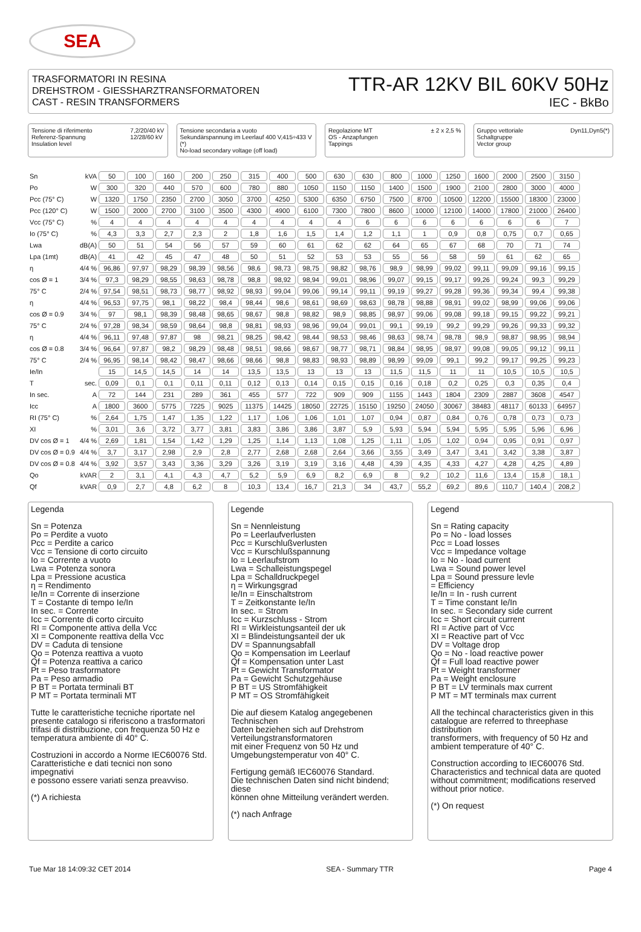SEA
TRASFORMATORI IN RESINA
DREHSTROM - GIESSHARZTRANSFORMATOREN
CAST - RESIN TRANSFORMERS
TTR-AR 12KV BIL 60KV 50Hz
IEC - BkBo
Tensione di riferimento
Referenz-Spannung
Insulation level 7,2/20/40 kV
12/28/60 kV
Tensione secondaria a vuoto
Sekundärspannung im Leerlauf 400 V,415÷433 V (*)
No-load secondary voltage (off load)
Regolazione MT
OS - Anzapfungen
Tappings ± 2 x 2,5 %
Gruppo vettoriale
Schaltgruppe
Vector group Dyn11,Dyn5(*)
| Sn | kVA | 50 | 100 | 160 | 200 | 250 | 315 | 400 | 500 | 630 | 630 | 800 | 1000 | 1250 | 1600 | 2000 | 2500 | 3150 |
| Po | W | 300 | 320 | 440 | 570 | 600 | 780 | 880 | 1050 | 1150 | 1150 | 1400 | 1500 | 1900 | 2100 | 2800 | 3000 | 4000 |
| Pcc (75° C) | W | 1320 | 1750 | 2350 | 2700 | 3050 | 3700 | 4250 | 5300 | 6350 | 6750 | 7500 | 8700 | 10500 | 12200 | 15500 | 18300 | 23000 |
| Pcc (120° C) | W | 1500 | 2000 | 2700 | 3100 | 3500 | 4300 | 4900 | 6100 | 7300 | 7800 | 8600 | 10000 | 12100 | 14000 | 17800 | 21000 | 26400 |
| Vcc (75° C) | % | 4 | 4 | 4 | 4 | 4 | 4 | 4 | 4 | 4 | 6 | 6 | 6 | 6 | 6 | 6 | 6 | 7 |
| Io (75° C) | % | 4,3 | 3,3 | 2,7 | 2,3 | 2 | 1,8 | 1,6 | 1,5 | 1,4 | 1,2 | 1,1 | 1 | 0,9 | 0,8 | 0,75 | 0,7 | 0,65 |
| Lwa | dB(A) | 50 | 51 | 54 | 56 | 57 | 59 | 60 | 61 | 62 | 62 | 64 | 65 | 67 | 68 | 70 | 71 | 74 |
| Lpa (1mt) | dB(A) | 41 | 42 | 45 | 47 | 48 | 50 | 51 | 52 | 53 | 53 | 55 | 56 | 58 | 59 | 61 | 62 | 65 |
| η | 4/4 % | 96,86 | 97,97 | 98,29 | 98,39 | 98,56 | 98,6 | 98,73 | 98,75 | 98,82 | 98,76 | 98,9 | 98,99 | 99,02 | 99,11 | 99,09 | 99,16 | 99,15 |
| cos Ø = 1 | 3/4 % | 97,3 | 98,29 | 98,55 | 98,63 | 98,78 | 98,8 | 98,92 | 98,94 | 99,01 | 98,96 | 99,07 | 99,15 | 99,17 | 99,26 | 99,24 | 99,3 | 99,29 |
| 75° C | 2/4 % | 97,54 | 98,51 | 98,73 | 98,77 | 98,92 | 98,93 | 99,04 | 99,06 | 99,14 | 99,11 | 99,19 | 99,27 | 99,28 | 99,36 | 99,34 | 99,4 | 99,38 |
| η | 4/4 % | 96,53 | 97,75 | 98,1 | 98,22 | 98,4 | 98,44 | 98,6 | 98,61 | 98,69 | 98,63 | 98,78 | 98,88 | 98,91 | 99,02 | 98,99 | 99,06 | 99,06 |
| cos Ø = 0.9 | 3/4 % | 97 | 98,1 | 98,39 | 98,48 | 98,65 | 98,67 | 98,8 | 98,82 | 98,9 | 98,85 | 98,97 | 99,06 | 99,08 | 99,18 | 99,15 | 99,22 | 99,21 |
| 75° C | 2/4 % | 97,28 | 98,34 | 98,59 | 98,64 | 98,8 | 98,81 | 98,93 | 98,96 | 99,04 | 99,01 | 99,1 | 99,19 | 99,2 | 99,29 | 99,26 | 99,33 | 99,32 |
| η | 4/4 % | 96,11 | 97,48 | 97,87 | 98 | 98,21 | 98,25 | 98,42 | 98,44 | 98,53 | 98,46 | 98,63 | 98,74 | 98,78 | 98,9 | 98,87 | 98,95 | 98,94 |
| cos Ø = 0.8 | 3/4 % | 96,64 | 97,87 | 98,2 | 98,29 | 98,48 | 98,51 | 98,66 | 98,67 | 98,77 | 98,71 | 98,84 | 98,95 | 98,97 | 99,08 | 99,05 | 99,12 | 99,11 |
| 75° C | 2/4 % | 96,95 | 98,14 | 98,42 | 98,47 | 98,66 | 98,66 | 98,8 | 98,83 | 98,93 | 98,89 | 98,99 | 99,09 | 99,1 | 99,2 | 99,17 | 99,25 | 99,23 |
| Ie/In | | 15 | 14,5 | 14,5 | 14 | 14 | 13,5 | 13,5 | 13 | 13 | 13 | 11,5 | 11,5 | 11 | 11 | 10,5 | 10,5 | 10,5 |
| T | sec. | 0,09 | 0,1 | 0,1 | 0,11 | 0,11 | 0,12 | 0,13 | 0,14 | 0,15 | 0,15 | 0,16 | 0,18 | 0,2 | 0,25 | 0,3 | 0,35 | 0,4 |
| In sec. | A | 72 | 144 | 231 | 289 | 361 | 455 | 577 | 722 | 909 | 909 | 1155 | 1443 | 1804 | 2309 | 2887 | 3608 | 4547 |
| Icc | A | 1800 | 3600 | 5775 | 7225 | 9025 | 11375 | 14425 | 18050 | 22725 | 15150 | 19250 | 24050 | 30067 | 38483 | 48117 | 60133 | 64957 |
| RI (75° C) | % | 2,64 | 1,75 | 1,47 | 1,35 | 1,22 | 1,17 | 1,06 | 1,06 | 1,01 | 1,07 | 0,94 | 0,87 | 0,84 | 0,76 | 0,78 | 0,73 | 0,73 |
| XI | % | 3,01 | 3,6 | 3,72 | 3,77 | 3,81 | 3,83 | 3,86 | 3,86 | 3,87 | 5,9 | 5,93 | 5,94 | 5,94 | 5,95 | 5,95 | 5,96 | 6,96 |
| DV cos Ø = 1 | 4/4 % | 2,69 | 1,81 | 1,54 | 1,42 | 1,29 | 1,25 | 1,14 | 1,13 | 1,08 | 1,25 | 1,11 | 1,05 | 1,02 | 0,94 | 0,95 | 0,91 | 0,97 |
| DV cos Ø = 0.9 | 4/4 % | 3,7 | 3,17 | 2,98 | 2,9 | 2,8 | 2,77 | 2,68 | 2,68 | 2,64 | 3,66 | 3,55 | 3,49 | 3,47 | 3,41 | 3,42 | 3,38 | 3,87 |
| DV cos Ø = 0.8 | 4/4 % | 3,92 | 3,57 | 3,43 | 3,36 | 3,29 | 3,26 | 3,19 | 3,19 | 3,16 | 4,48 | 4,39 | 4,35 | 4,33 | 4,27 | 4,28 | 4,25 | 4,89 |
| Qo | kVAR | 2 | 3,1 | 4,1 | 4,3 | 4,7 | 5,2 | 5,9 | 6,9 | 8,2 | 6,9 | 8 | 9,2 | 10,2 | 11,6 | 13,4 | 15,8 | 18,1 |
| Qf | kVAR | 0,9 | 2,7 | 4,8 | 6,2 | 8 | 10,3 | 13,4 | 16,7 | 21,3 | 34 | 43,7 | 55,2 | 69,2 | 89,6 | 110,7 | 140,4 | 208,2 |
Legenda
Sn = Potenza
Po = Perdite a vuoto
Pcc = Perdite a carico
Vcc = Tensione di corto circuito
Io = Corrente a vuoto
Lwa = Potenza sonora
Lpa = Pressione acustica
η = Rendimento
Ie/In = Corrente di inserzione
T = Costante di tempo Ie/In
In sec. = Corrente
Icc = Corrente di corto circuito
RI = Componente attiva della Vcc
XI = Componente reattiva della Vcc
DV = Caduta di tensione
Qo = Potenza reattiva a vuoto
Qf = Potenza reattiva a carico
Pt = Peso trasformatore
Pa = Peso armadio
P BT = Portata terminali BT
P MT = Portata terminali MT
Tutte le caratteristiche tecniche riportate nel presente catalogo si riferiscono a trasformatori
trifasi di distribuzione, con frequenza 50 Hz e temperatura ambiente di 40° C.
Costruzioni in accordo a Norme IEC60076 Std.
Caratteristiche e dati tecnici non sono impegnativi
e possono essere variati senza preavviso.
(*) A richiesta
Legende
Sn = Nennleistung
Po = Leerlaufverlusten
Pcc = Kurschlußverlusten
Vcc = Kurschlußspannung
Io = Leerlaufstrom
Lwa = Schalleistungspegel
Lpa = Schalldruckpegel
η = Wirkungsgrad
Ie/In = Einschaltstrom
T = Zeitkonstante Ie/In
In sec. = Strom
Icc = Kurzschluss - Strom
RI = Wirkleistungsanteil der uk
XI = Blindeistungsanteil der uk
DV = Spannungsabfall
Qo = Kompensation im Leerlauf
Qf = Kompensation unter Last
Pt = Gewicht Transformator
Pa = Gewicht Schutzgehäuse
P BT = US Stromfähigkeit
P MT = OS Stromfähigkeit
Die auf diesem Katalog angegebenen Technischen
Daten beziehen sich auf Drehstrom Verteilungstransformatoren
mit einer Frequenz von 50 Hz und Umgebungstemperatur von 40° C.
Fertigung gemäß IEC60076 Standard.
Die technischen Daten sind nicht bindend; diese
können ohne Mitteilung verändert werden.
(*) nach Anfrage
Legend
Sn = Rating capacity
Po = No - load losses
Pcc = Load losses
Vcc = Impedance voltage
Io = No - load current
Lwa = Sound power level
Lpa = Sound pressure levle
= Efficiency
Ie/In = In - rush current
T = Time constant Ie/In
In sec. = Secondary side current
Icc = Short circuit current
RI = Active part of Vcc
XI = Reactive part of Vcc
DV = Voltage drop
Qo = No - load reactive power
Qf = Full load reactive power
Pt = Weight transformer
Pa = Weight enclosure
P BT = LV terminals max current
P MT = MT terminals max current
All the techincal characteristics given in this catalogue are referred to threephase distribution
transformers, with frequency of 50 Hz and ambient temperature of 40° C.
Construction according to IEC60076 Std.
Characteristics and technical data are quoted
without commitment; modifications reserved without prior notice.
(*) On request
Tue Mar 18 14:09:32 CET 2014 SEA - Summary TTR Page 4